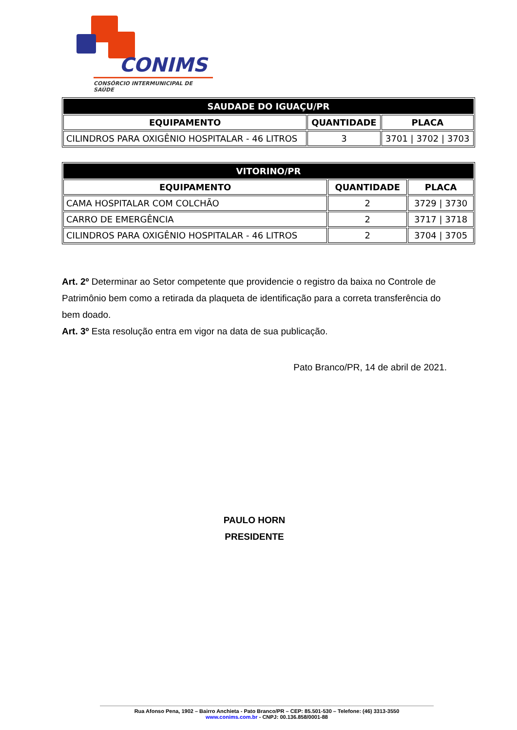CONIMS
CONSÓRCIO INTERMUNICIPAL DE SAÚDE
| SAUDADE DO IGUAÇU/PR | | |
| --- | --- | --- |
| EQUIPAMENTO | QUANTIDADE | PLACA |
| CILINDROS PARA OXIGÊNIO HOSPITALAR - 46 LITROS | 3 | 3701 / 3702 / 3703 |
| VITORINO/PR | | |
| --- | --- | --- |
| EQUIPAMENTO | QUANTIDADE | PLACA |
| CAMA HOSPITALAR COM COLCHÃO | 2 | 3729 / 3730 |
| CARRO DE EMERGÊNCIA | 2 | 3717 / 3718 |
| CILINDROS PARA OXIGÊNIO HOSPITALAR - 46 LITROS | 2 | 3704 / 3705 |
Art. 2º Determinar ao Setor competente que providencie o registro da baixa no Controle de Patrimônio bem como a retirada da plaqueta de identificação para a correta transferência do bem doado.
Art. 3º Esta resolução entra em vigor na data de sua publicação.
Pato Branco/PR, 14 de abril de 2021.
PAULO HORN
PRESIDENTE
Rua Afonso Pena, 1902 – Bairro Anchieta - Pato Branco/PR – CEP: 85.501-530 – Telefone: (46) 3313-3550
www.conims.com.br - CNPJ: 00.136.858/0001-88